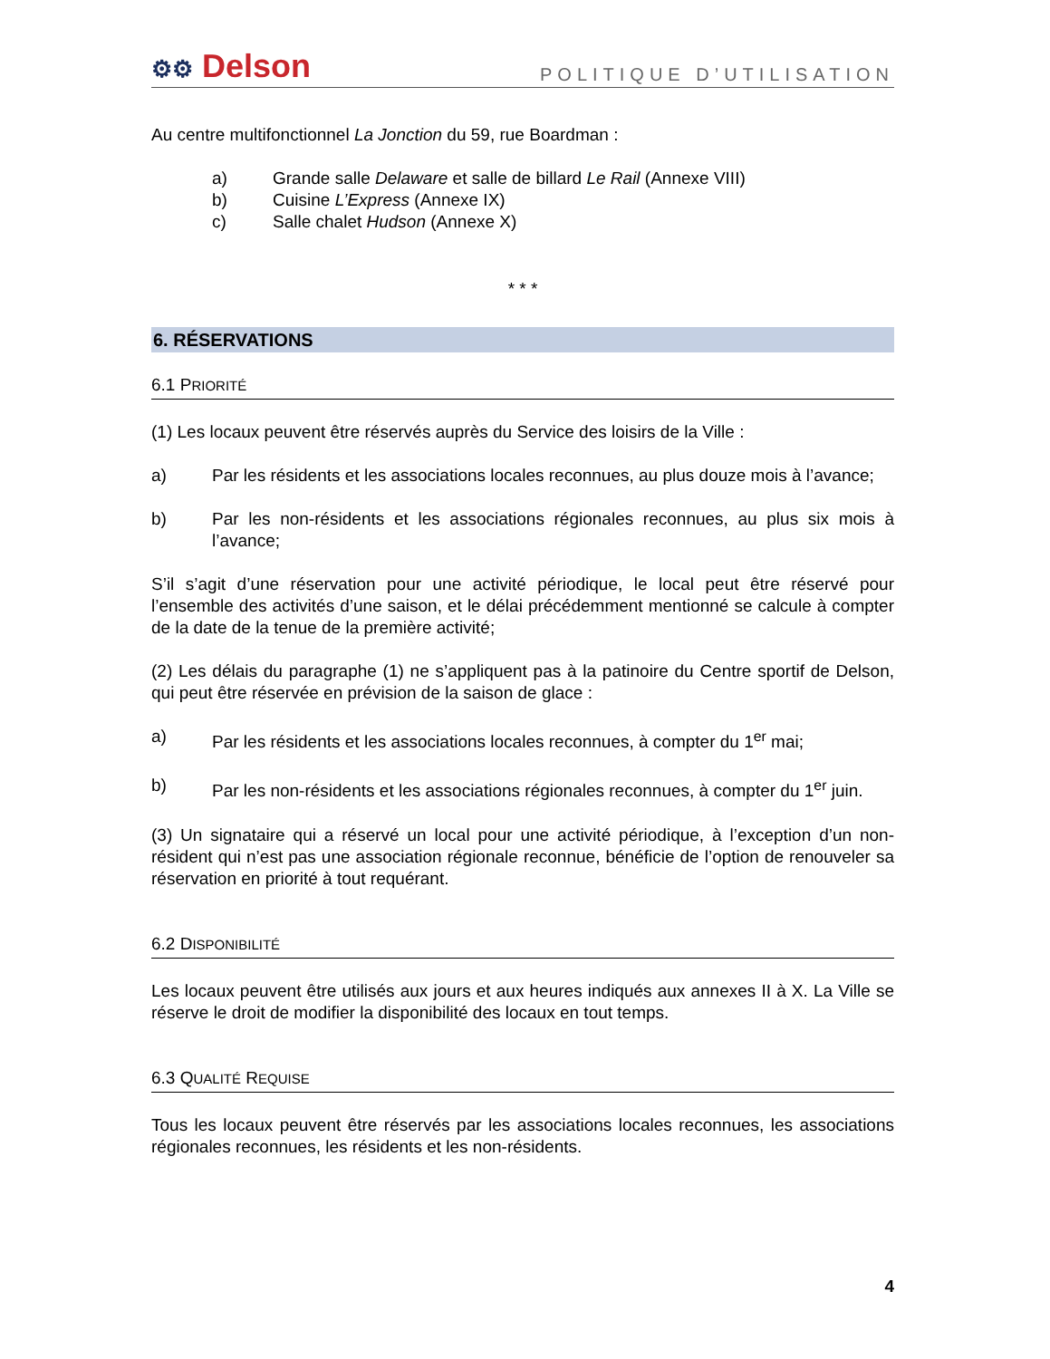⚙⚙ Delson
POLITIQUE D’UTILISATION
Au centre multifonctionnel La Jonction du 59, rue Boardman :
a) Grande salle Delaware et salle de billard Le Rail (Annexe VIII)
b) Cuisine L’Express (Annexe IX)
c) Salle chalet Hudson (Annexe X)
* * *
6. RÉSERVATIONS
6.1 PRIORITÉ
(1) Les locaux peuvent être réservés auprès du Service des loisirs de la Ville :
a) Par les résidents et les associations locales reconnues, au plus douze mois à l’avance;
b) Par les non-résidents et les associations régionales reconnues, au plus six mois à l’avance;
S’il s’agit d’une réservation pour une activité périodique, le local peut être réservé pour l’ensemble des activités d’une saison, et le délai précédemment mentionné se calcule à compter de la date de la tenue de la première activité;
(2) Les délais du paragraphe (1) ne s’appliquent pas à la patinoire du Centre sportif de Delson, qui peut être réservée en prévision de la saison de glace :
a) Par les résidents et les associations locales reconnues, à compter du 1<sup>er</sup> mai;
b) Par les non-résidents et les associations régionales reconnues, à compter du 1<sup>er</sup> juin.
(3) Un signataire qui a réservé un local pour une activité périodique, à l’exception d’un non-résident qui n’est pas une association régionale reconnue, bénéficie de l’option de renouveler sa réservation en priorité à tout requérant.
6.2 DISPONIBILITÉ
Les locaux peuvent être utilisés aux jours et aux heures indiqués aux annexes II à X. La Ville se réserve le droit de modifier la disponibilité des locaux en tout temps.
6.3 QUALITÉ REQUISE
Tous les locaux peuvent être réservés par les associations locales reconnues, les associations régionales reconnues, les résidents et les non-résidents.
4